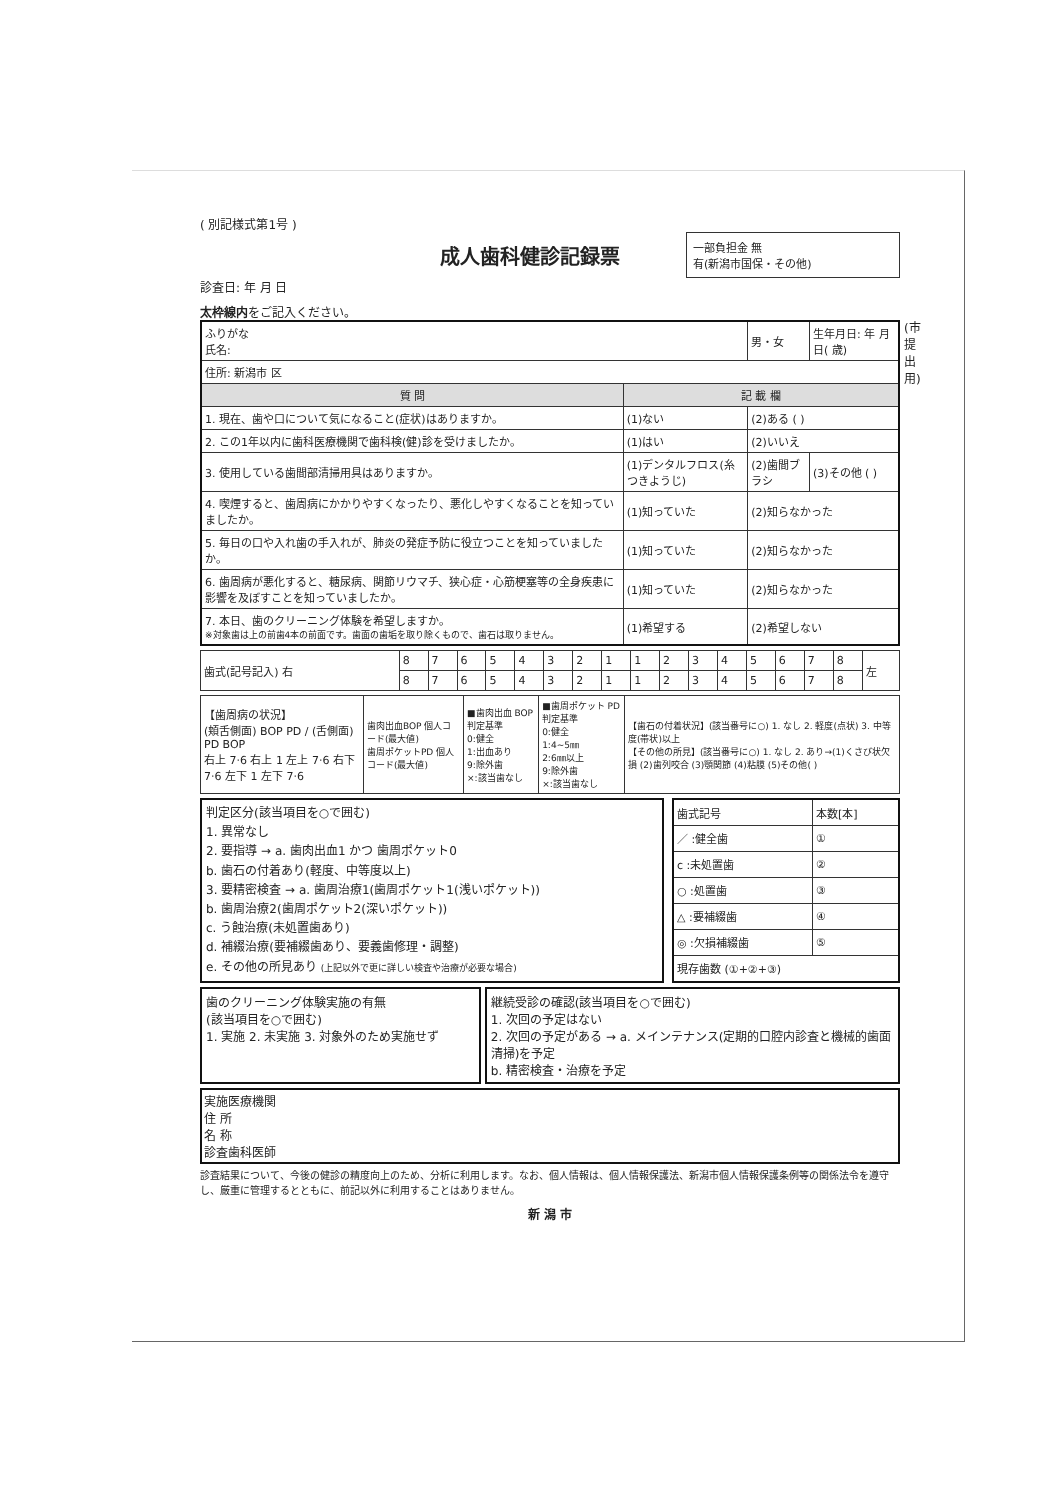( 別記様式第1号 )
成人歯科健診記録票
一部負担金 無
有(新潟市国保・その他)
診査日: 年 月 日
太枠線内をご記入ください。
| ふりがな 氏名: | | 男・女 | 生年月日: 年 月 日( 歳) |
| 住所: 新潟市 区 | | | |
| 質 問 | 記 載 欄 | | |
| 1. 現在、歯や口について気になること(症状)はありますか。 | (1)ない | (2)ある ( ) | |
| 2. この1年以内に歯科医療機関で歯科検(健)診を受けましたか。 | (1)はい | (2)いいえ | |
| 3. 使用している歯間部清掃用具はありますか。 | (1)デンタルフロス(糸つきようじ) | (2)歯間ブラシ | (3)その他 ( ) |
| 4. 喫煙すると、歯周病にかかりやすくなったり、悪化しやすくなることを知っていましたか。 | (1)知っていた | (2)知らなかった | |
| 5. 毎日の口や入れ歯の手入れが、肺炎の発症予防に役立つことを知っていましたか。 | (1)知っていた | (2)知らなかった | |
| 6. 歯周病が悪化すると、糖尿病、関節リウマチ、狭心症・心筋梗塞等の全身疾患に影響を及ぼすことを知っていましたか。 | (1)知っていた | (2)知らなかった | |
| 7. 本日、歯のクリーニング体験を希望しますか。 ※対象歯は上の前歯4本の前面です。歯面の歯垢を取り除くもので、歯石は取りません。 | (1)希望する | (2)希望しない | |
| 歯式(記号記入) 右 | 8 | 7 | 6 | 5 | 4 | 3 | 2 | 1 | 1 | 2 | 3 | 4 | 5 | 6 | 7 | 8 | 左 |
| | 8 | 7 | 6 | 5 | 4 | 3 | 2 | 1 | 1 | 2 | 3 | 4 | 5 | 6 | 7 | 8 | |
| 【歯周病の状況】 (頬舌側面) BOP PD / (舌側面) PD BOP 右上 7·6 右上 1 左上 7·6 右下 7·6 左下 1 左下 7·6 | 歯肉出血BOP 個人コード(最大値) 歯周ポケットPD 個人コード(最大値) | ■歯肉出血 BOP 判定基準 0:健全 1:出血あり 9:除外歯 ×:該当歯なし | ■歯周ポケット PD 判定基準 0:健全 1:4~5㎜ 2:6㎜以上 9:除外歯 ×:該当歯なし | 【歯石の付着状況】(該当番号に○) 1. なし 2. 軽度(点状) 3. 中等度(帯状)以上 【その他の所見】(該当番号に○) 1. なし 2. あり→(1)くさび状欠損 (2)歯列咬合 (3)顎関節 (4)粘膜 (5)その他( ) |
判定区分(該当項目を○で囲む)
1. 異常なし
2. 要指導 → a. 歯肉出血1 かつ 歯周ポケット0
b. 歯石の付着あり(軽度、中等度以上)
3. 要精密検査 → a. 歯周治療1(歯周ポケット1(浅いポケット))
b. 歯周治療2(歯周ポケット2(深いポケット))
c. う蝕治療(未処置歯あり)
d. 補綴治療(要補綴歯あり、要義歯修理・調整)
e. その他の所見あり (上記以外で更に詳しい検査や治療が必要な場合)
| 歯式記号 | 本数[本] |
| ／ :健全歯 | ① |
| c :未処置歯 | ② |
| ○ :処置歯 | ③ |
| △ :要補綴歯 | ④ |
| ◎ :欠損補綴歯 | ⑤ |
| 現存歯数 (①+②+③) | |
歯のクリーニング体験実施の有無
(該当項目を○で囲む)
1. 実施 2. 未実施 3. 対象外のため実施せず
継続受診の確認(該当項目を○で囲む)
1. 次回の予定はない
2. 次回の予定がある → a. メインテナンス(定期的口腔内診査と機械的歯面清掃)を予定
b. 精密検査・治療を予定
実施医療機関
住 所
名 称
診査歯科医師
診査結果について、今後の健診の精度向上のため、分析に利用します。なお、個人情報は、個人情報保護法、新潟市個人情報保護条例等の関係法令を遵守し、厳重に管理するとともに、前記以外に利用することはありません。
新 潟 市
(市提出用)